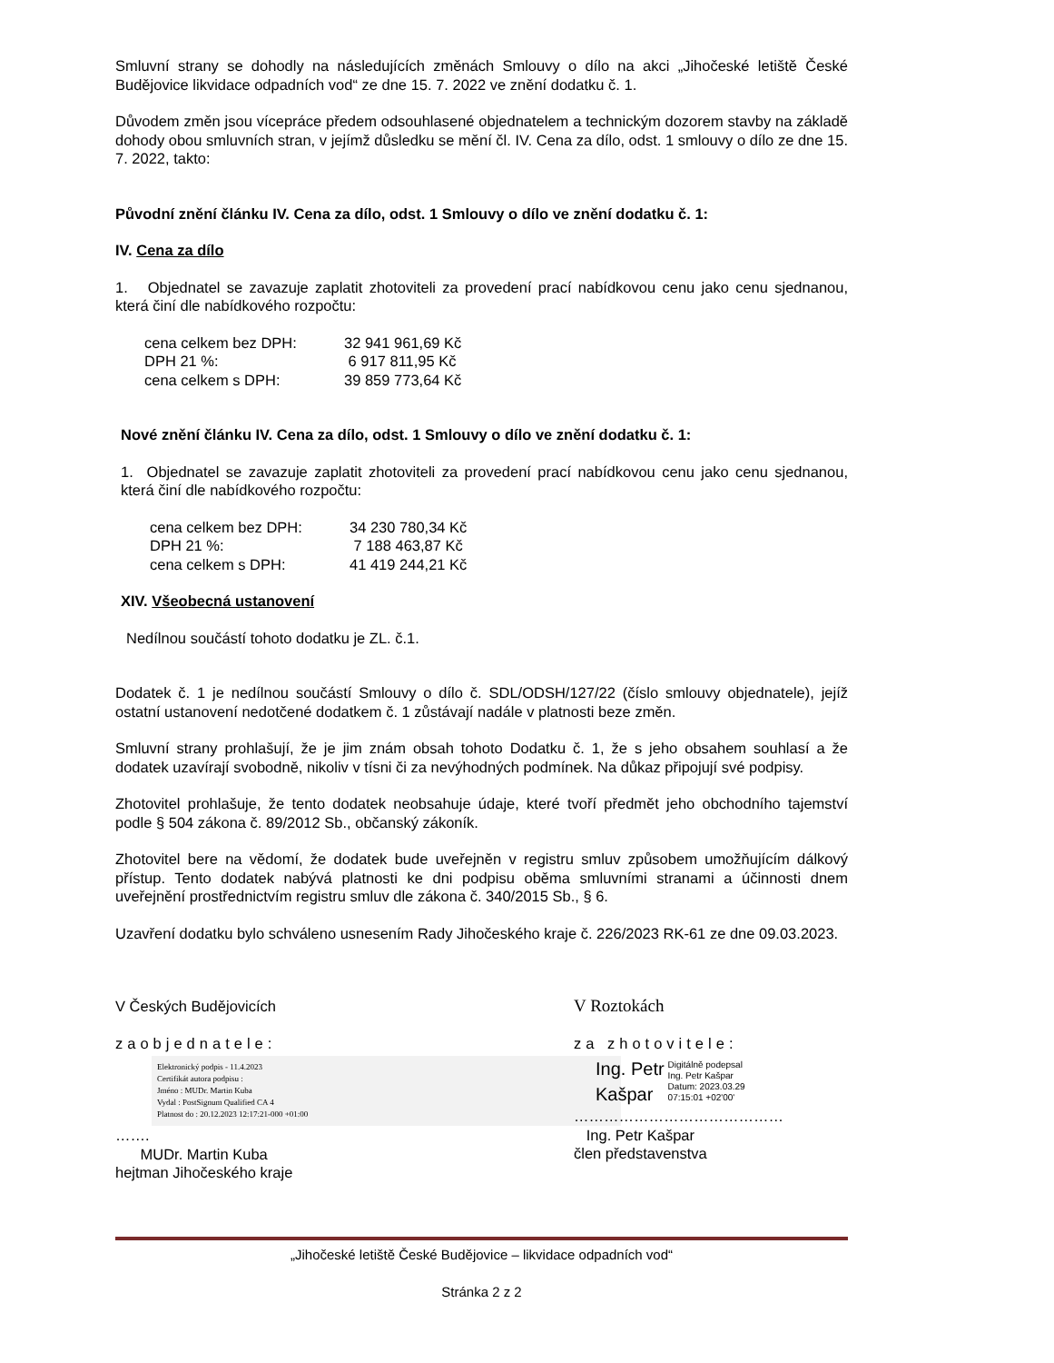Smluvní strany se dohodly na následujících změnách Smlouvy o dílo na akci „Jihočeské letiště České Budějovice likvidace odpadních vod“ ze dne 15. 7. 2022 ve znění dodatku č. 1.
Důvodem změn jsou vícepráce předem odsouhlasené objednatelem a technickým dozorem stavby na základě dohody obou smluvních stran, v jejímž důsledku se mění čl. IV. Cena za dílo, odst. 1 smlouvy o dílo ze dne 15. 7. 2022, takto:
Původní znění článku IV. Cena za dílo, odst. 1 Smlouvy o dílo ve znění dodatku č. 1:
IV. Cena za dílo
1. Objednatel se zavazuje zaplatit zhotoviteli za provedení prací nabídkovou cenu jako cenu sjednanou, která činí dle nabídkového rozpočtu:
| cena celkem bez DPH: | 32 941 961,69 Kč |
| DPH 21 %: | 6 917 811,95 Kč |
| cena celkem s DPH: | 39 859 773,64 Kč |
Nové znění článku IV. Cena za dílo, odst. 1 Smlouvy o dílo ve znění dodatku č. 1:
1. Objednatel se zavazuje zaplatit zhotoviteli za provedení prací nabídkovou cenu jako cenu sjednanou, která činí dle nabídkového rozpočtu:
| cena celkem bez DPH: | 34 230 780,34 Kč |
| DPH 21 %: | 7 188 463,87 Kč |
| cena celkem s DPH: | 41 419 244,21 Kč |
XIV. Všeobecná ustanovení
Nedílnou součástí tohoto dodatku je ZL. č.1.
Dodatek č. 1 je nedílnou součástí Smlouvy o dílo č. SDL/ODSH/127/22 (číslo smlouvy objednatele), jejíž ostatní ustanovení nedotčené dodatkem č. 1 zůstávají nadále v platnosti beze změn.
Smluvní strany prohlašují, že je jim znám obsah tohoto Dodatku č. 1, že s jeho obsahem souhlasí a že dodatek uzavírají svobodně, nikoliv v tísni či za nevýhodných podmínek. Na důkaz připojují své podpisy.
Zhotovitel prohlašuje, že tento dodatek neobsahuje údaje, které tvoří předmět jeho obchodního tajemství podle § 504 zákona č. 89/2012 Sb., občanský zákoník.
Zhotovitel bere na vědomí, že dodatek bude uveřejněn v registru smluv způsobem umožňujícím dálkový přístup. Tento dodatek nabývá platnosti ke dni podpisu oběma smluvními stranami a účinnosti dnem uveřejnění prostřednictvím registru smluv dle zákona č. 340/2015 Sb., § 6.
Uzavření dodatku bylo schváleno usnesením Rady Jihočeského kraje č. 226/2023 RK-61 ze dne 09.03.2023.
V Českých Budějovicích
zaobjednatele:
Elektronický podpis - 11.4.2023
Certifikát autora podpisu :
Jméno : MUDr. Martin Kuba
Vydal : PostSignum Qualified CA 4
Platnost do : 20.12.2023 12:17:21-000 +01:00
…….
MUDr. Martin Kuba
hejtman Jihočeského kraje
V Roztokách
za zhotovitele:
Ing. Petr
Kašpar Digitálně podepsal
Ing. Petr Kašpar
Datum: 2023.03.29
07:15:01 +02'00'
……………………………………
Ing. Petr Kašpar
člen představenstva
„Jihočeské letiště České Budějovice – likvidace odpadních vod“
Stránka 2 z 2